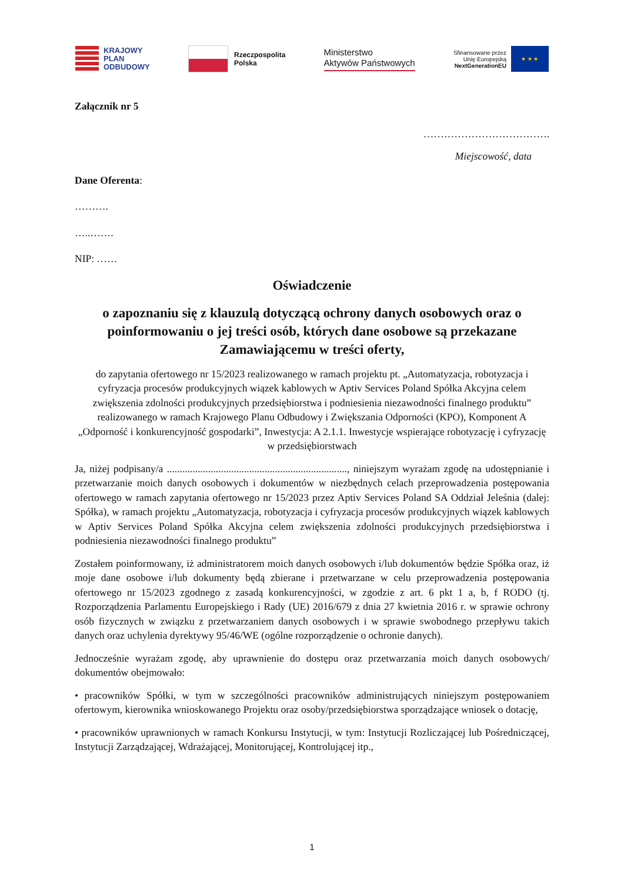KRAJOWY
PLAN
ODBUDOWY
Rzeczpospolita
Polska
Ministerstwo
Aktywów Państwowych
Sfinansowane przez
Unię Europejską
NextGenerationEU
★ ★ ★
Załącznik nr 5
……………………………….
Miejscowość, data
Dane Oferenta:
……….
…..…….
NIP: ……
Oświadczenie
o zapoznaniu się z klauzulą dotyczącą ochrony danych osobowych oraz o poinformowaniu o jej treści osób, których dane osobowe są przekazane Zamawiającemu w treści oferty,
do zapytania ofertowego nr 15/2023 realizowanego w ramach projektu pt. „Automatyzacja, robotyzacja i cyfryzacja procesów produkcyjnych wiązek kablowych w Aptiv Services Poland Spółka Akcyjna celem zwiększenia zdolności produkcyjnych przedsiębiorstwa i podniesienia niezawodności finalnego produktu” realizowanego w ramach Krajowego Planu Odbudowy i Zwiększania Odporności (KPO), Komponent A „Odporność i konkurencyjność gospodarki”, Inwestycja: A 2.1.1. Inwestycje wspierające robotyzację i cyfryzację w przedsiębiorstwach
Ja, niżej podpisany/a ......................................................................, niniejszym wyrażam zgodę na udostępnianie i przetwarzanie moich danych osobowych i dokumentów w niezbędnych celach przeprowadzenia postępowania ofertowego w ramach zapytania ofertowego nr 15/2023 przez Aptiv Services Poland SA Oddział Jeleśnia (dalej: Spółka), w ramach projektu „Automatyzacja, robotyzacja i cyfryzacja procesów produkcyjnych wiązek kablowych w Aptiv Services Poland Spółka Akcyjna celem zwiększenia zdolności produkcyjnych przedsiębiorstwa i podniesienia niezawodności finalnego produktu”
Zostałem poinformowany, iż administratorem moich danych osobowych i/lub dokumentów będzie Spółka oraz, iż moje dane osobowe i/lub dokumenty będą zbierane i przetwarzane w celu przeprowadzenia postępowania ofertowego nr 15/2023 zgodnego z zasadą konkurencyjności, w zgodzie z art. 6 pkt 1 a, b, f RODO (tj. Rozporządzenia Parlamentu Europejskiego i Rady (UE) 2016/679 z dnia 27 kwietnia 2016 r. w sprawie ochrony osób fizycznych w związku z przetwarzaniem danych osobowych i w sprawie swobodnego przepływu takich danych oraz uchylenia dyrektywy 95/46/WE (ogólne rozporządzenie o ochronie danych).
Jednocześnie wyrażam zgodę, aby uprawnienie do dostępu oraz przetwarzania moich danych osobowych/ dokumentów obejmowało:
• pracowników Spółki, w tym w szczególności pracowników administrujących niniejszym postępowaniem ofertowym, kierownika wnioskowanego Projektu oraz osoby/przedsiębiorstwa sporządzające wniosek o dotację,
• pracowników uprawnionych w ramach Konkursu Instytucji, w tym: Instytucji Rozliczającej lub Pośredniczącej, Instytucji Zarządzającej, Wdrażającej, Monitorującej, Kontrolującej itp.,
1